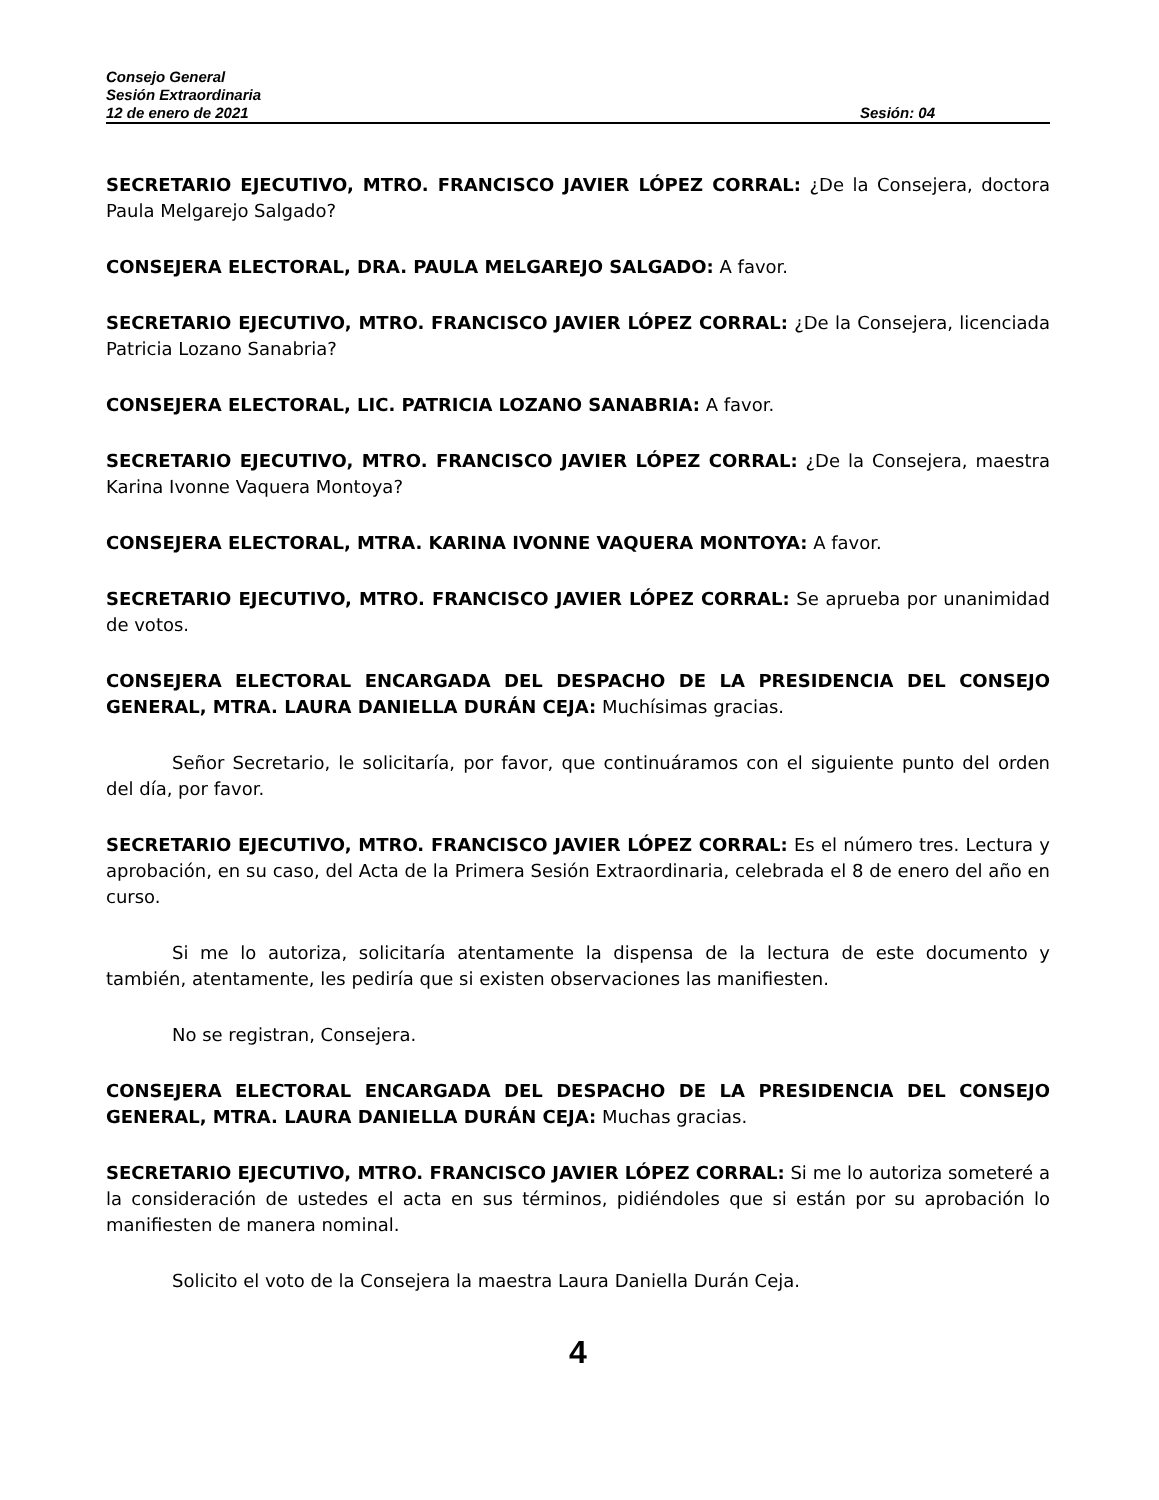Consejo General
Sesión Extraordinaria
12 de enero de 2021 Sesión: 04
SECRETARIO EJECUTIVO, MTRO. FRANCISCO JAVIER LÓPEZ CORRAL: ¿De la Consejera, doctora Paula Melgarejo Salgado?
CONSEJERA ELECTORAL, DRA. PAULA MELGAREJO SALGADO: A favor.
SECRETARIO EJECUTIVO, MTRO. FRANCISCO JAVIER LÓPEZ CORRAL: ¿De la Consejera, licenciada Patricia Lozano Sanabria?
CONSEJERA ELECTORAL, LIC. PATRICIA LOZANO SANABRIA: A favor.
SECRETARIO EJECUTIVO, MTRO. FRANCISCO JAVIER LÓPEZ CORRAL: ¿De la Consejera, maestra Karina Ivonne Vaquera Montoya?
CONSEJERA ELECTORAL, MTRA. KARINA IVONNE VAQUERA MONTOYA: A favor.
SECRETARIO EJECUTIVO, MTRO. FRANCISCO JAVIER LÓPEZ CORRAL: Se aprueba por unanimidad de votos.
CONSEJERA ELECTORAL ENCARGADA DEL DESPACHO DE LA PRESIDENCIA DEL CONSEJO GENERAL, MTRA. LAURA DANIELLA DURÁN CEJA: Muchísimas gracias.
Señor Secretario, le solicitaría, por favor, que continuáramos con el siguiente punto del orden del día, por favor.
SECRETARIO EJECUTIVO, MTRO. FRANCISCO JAVIER LÓPEZ CORRAL: Es el número tres. Lectura y aprobación, en su caso, del Acta de la Primera Sesión Extraordinaria, celebrada el 8 de enero del año en curso.
Si me lo autoriza, solicitaría atentamente la dispensa de la lectura de este documento y también, atentamente, les pediría que si existen observaciones las manifiesten.
No se registran, Consejera.
CONSEJERA ELECTORAL ENCARGADA DEL DESPACHO DE LA PRESIDENCIA DEL CONSEJO GENERAL, MTRA. LAURA DANIELLA DURÁN CEJA: Muchas gracias.
SECRETARIO EJECUTIVO, MTRO. FRANCISCO JAVIER LÓPEZ CORRAL: Si me lo autoriza someteré a la consideración de ustedes el acta en sus términos, pidiéndoles que si están por su aprobación lo manifiesten de manera nominal.
Solicito el voto de la Consejera la maestra Laura Daniella Durán Ceja.
4